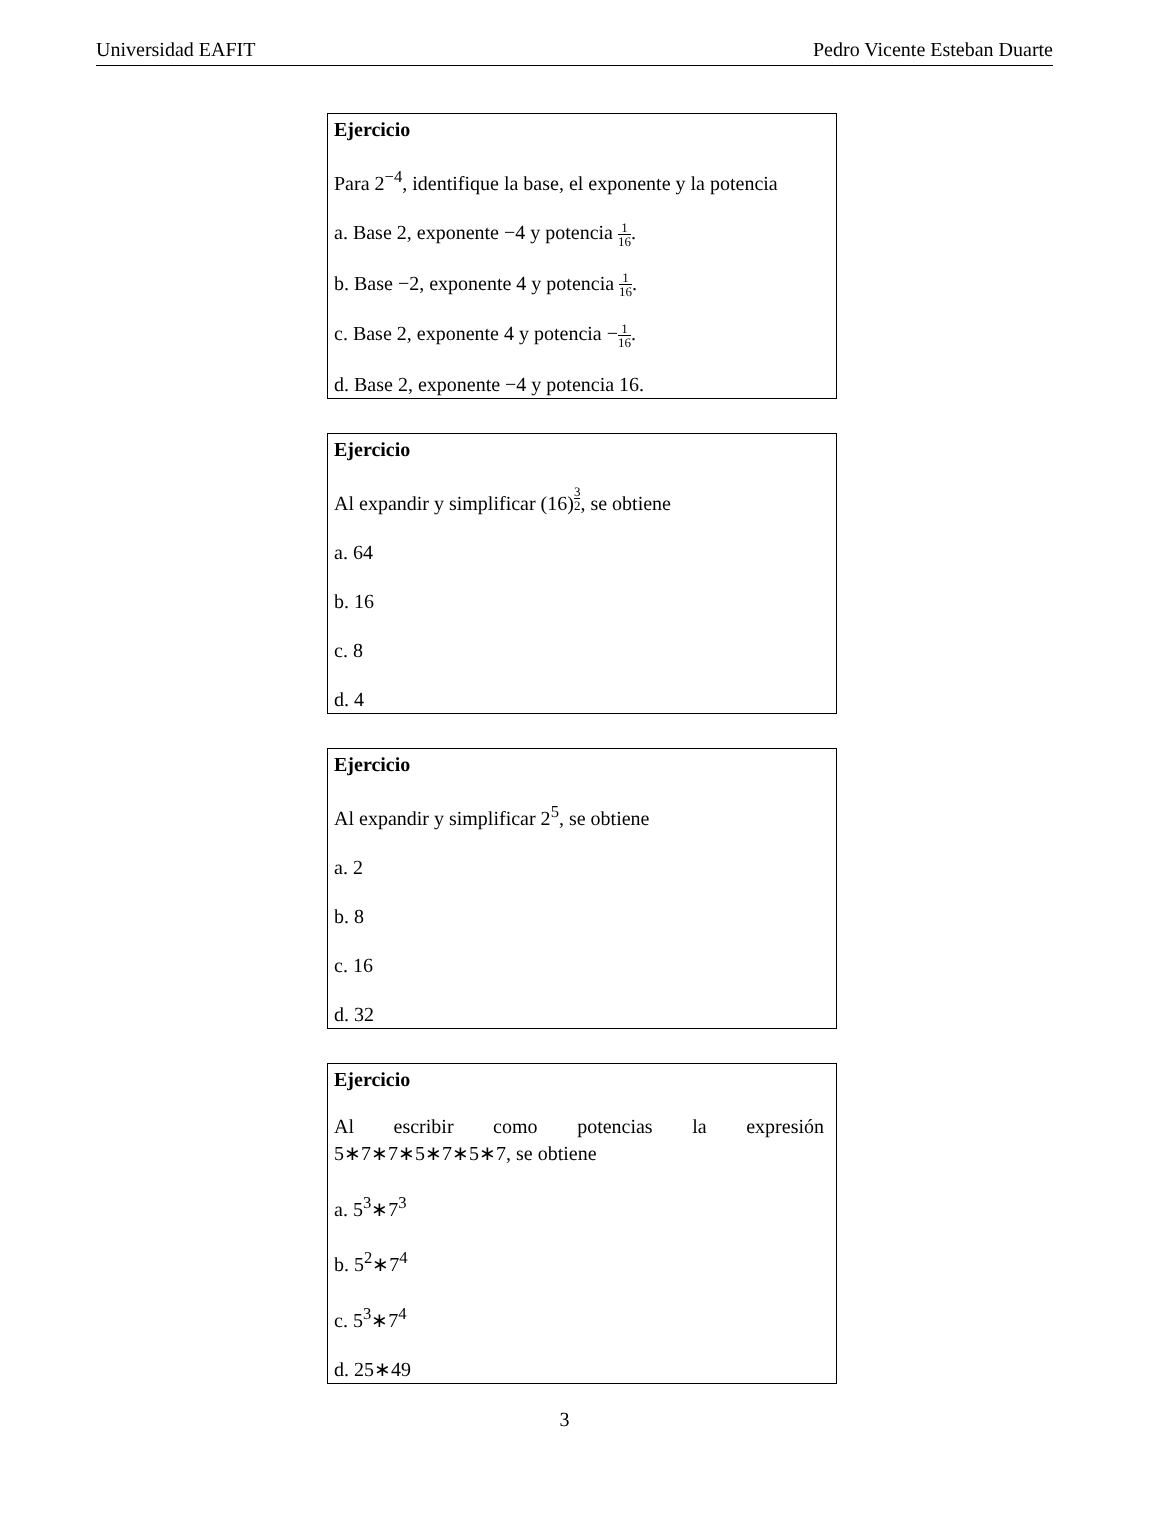Universidad EAFIT Pedro Vicente Esteban Duarte
Ejercicio
Para 2<sup>−4</sup>, identifique la base, el exponente y la potencia
a. Base 2, exponente −4 y potencia 1 16.
b. Base −2, exponente 4 y potencia 1 16.
c. Base 2, exponente 4 y potencia −1 16.
d. Base 2, exponente −4 y potencia 16.
Ejercicio
Al expandir y simplificar (16)<sup>3 2</sup>, se obtiene
a. 64
b. 16
c. 8
d. 4
Ejercicio
Al expandir y simplificar 2<sup>5</sup>, se obtiene
a. 2
b. 8
c. 16
d. 32
Ejercicio
Al escribir como potencias la expresión 5∗7∗7∗5∗7∗5∗7, se obtiene
a. 5<sup>3</sup>∗7<sup>3</sup>
b. 5<sup>2</sup>∗7<sup>4</sup>
c. 5<sup>3</sup>∗7<sup>4</sup>
d. 25∗49
3